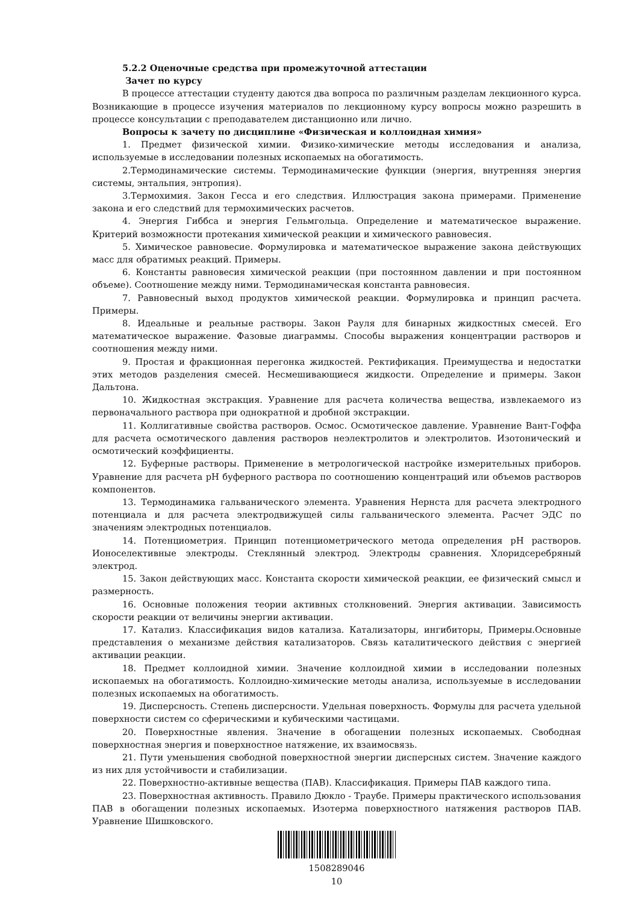5.2.2 Оценочные средства при промежуточной аттестации
Зачет по курсу
В процессе аттестации студенту даются два вопроса по различным разделам лекционного курса. Возникающие в процессе изучения материалов по лекционному курсу вопросы можно разрешить в процессе консультации с преподавателем дистанционно или лично.
Вопросы к зачету по дисциплине «Физическая и коллоидная химия»
1. Предмет физической химии. Физико-химические методы исследования и анализа, используемые в исследовании полезных ископаемых на обогатимость.
2.Термодинамические системы. Термодинамические функции (энергия, внутренняя энергия системы, энтальпия, энтропия).
3.Термохимия. Закон Гесса и его следствия. Иллюстрация закона примерами. Применение закона и его следствий для термохимических расчетов.
4. Энергия Гиббса и энергия Гельмгольца. Определение и математическое выражение. Критерий возможности протекания химической реакции и химического равновесия.
5. Химическое равновесие. Формулировка и математическое выражение закона действующих масс для обратимых реакций. Примеры.
6. Константы равновесия химической реакции (при постоянном давлении и при постоянном объеме). Соотношение между ними. Термодинамическая константа равновесия.
7. Равновесный выход продуктов химической реакции. Формулировка и принцип расчета. Примеры.
8. Идеальные и реальные растворы. Закон Рауля для бинарных жидкостных смесей. Его математическое выражение. Фазовые диаграммы. Способы выражения концентрации растворов и соотношения между ними.
9. Простая и фракционная перегонка жидкостей. Ректификация. Преимущества и недостатки этих методов разделения смесей. Несмешивающиеся жидкости. Определение и примеры. Закон Дальтона.
10. Жидкостная экстракция. Уравнение для расчета количества вещества, извлекаемого из первоначального раствора при однократной и дробной экстракции.
11. Коллигативные свойства растворов. Осмос. Осмотическое давление. Уравнение Вант-Гоффа для расчета осмотического давления растворов неэлектролитов и электролитов. Изотонический и осмотический коэффициенты.
12. Буферные растворы. Применение в метрологической настройке измерительных приборов. Уравнение для расчета рН буферного раствора по соотношению концентраций или объемов растворов компонентов.
13. Термодинамика гальванического элемента. Уравнения Нернста для расчета электродного потенциала и для расчета электродвижущей силы гальванического элемента. Расчет ЭДС по значениям электродных потенциалов.
14. Потенциометрия. Принцип потенциометрического метода определения рН растворов. Ионоселективные электроды. Стеклянный электрод. Электроды сравнения. Хлоридсеребряный электрод.
15. Закон действующих масс. Константа скорости химической реакции, ее физический смысл и размерность.
16. Основные положения теории активных столкновений. Энергия активации. Зависимость скорости реакции от величины энергии активации.
17. Катализ. Классификация видов катализа. Катализаторы, ингибиторы, Примеры.Основные представления о механизме действия катализаторов. Связь каталитического действия с энергией активации реакции.
18. Предмет коллоидной химии. Значение коллоидной химии в исследовании полезных ископаемых на обогатимость. Коллоидно-химические методы анализа, используемые в исследовании полезных ископаемых на обогатимость.
19. Дисперсность. Степень дисперсности. Удельная поверхность. Формулы для расчета удельной поверхности систем со сферическими и кубическими частицами.
20. Поверхностные явления. Значение в обогащении полезных ископаемых. Свободная поверхностная энергия и поверхностное натяжение, их взаимосвязь.
21. Пути уменьшения свободной поверхностной энергии дисперсных систем. Значение каждого из них для устойчивости и стабилизации.
22. Поверхностно-активные вещества (ПАВ). Классификация. Примеры ПАВ каждого типа.
23. Поверхностная активность. Правило Дюкло - Траубе. Примеры практического использования ПАВ в обогащении полезных ископаемых. Изотерма поверхностного натяжения растворов ПАВ. Уравнение Шишковского.
1508289046
10